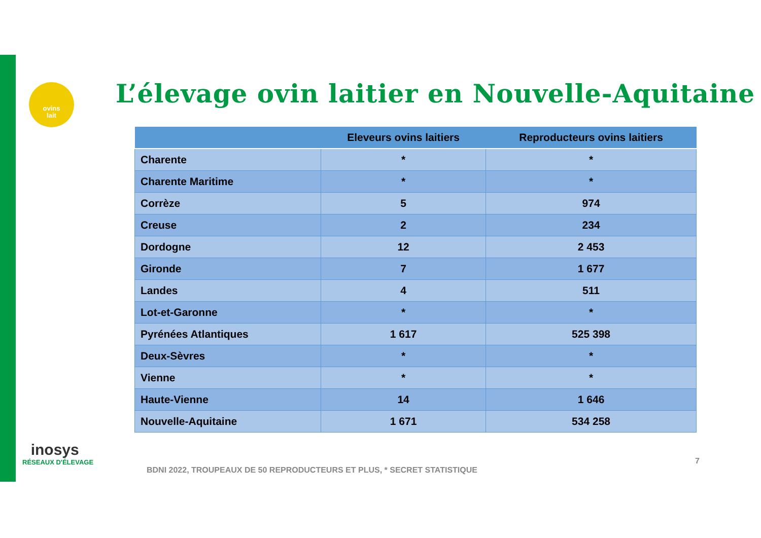ovins
lait
L’élevage ovin laitier en Nouvelle-Aquitaine
| | Eleveurs ovins laitiers | Reproducteurs ovins laitiers |
| --- | --- | --- |
| Charente | * | * |
| Charente Maritime | * | * |
| Corrèze | 5 | 974 |
| Creuse | 2 | 234 |
| Dordogne | 12 | 2 453 |
| Gironde | 7 | 1 677 |
| Landes | 4 | 511 |
| Lot-et-Garonne | * | * |
| Pyrénées Atlantiques | 1 617 | 525 398 |
| Deux-Sèvres | * | * |
| Vienne | * | * |
| Haute-Vienne | 14 | 1 646 |
| Nouvelle-Aquitaine | 1 671 | 534 258 |
inosys
RÉSEAUX D'ÉLEVAGE
BDNI 2022, TROUPEAUX DE 50 REPRODUCTEURS ET PLUS, * SECRET STATISTIQUE
7